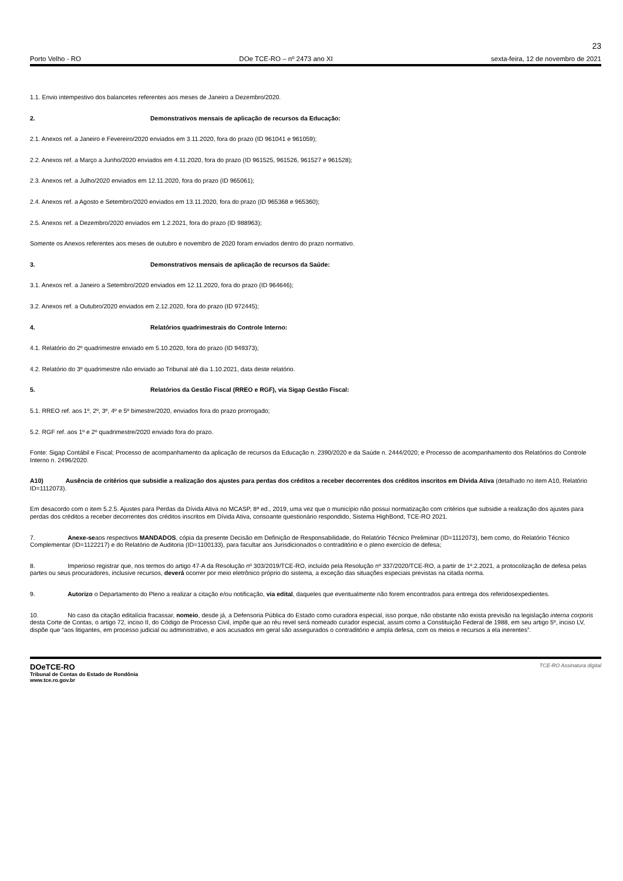23
Porto Velho - RO DOe TCE-RO – nº 2473 ano XI sexta-feira, 12 de novembro de 2021
1.1. Envio intempestivo dos balancetes referentes aos meses de Janeiro a Dezembro/2020.
2. Demonstrativos mensais de aplicação de recursos da Educação:
2.1. Anexos ref. a Janeiro e Fevereiro/2020 enviados em 3.11.2020, fora do prazo (ID 961041 e 961059);
2.2. Anexos ref. a Março a Junho/2020 enviados em 4.11.2020, fora do prazo (ID 961525, 961526, 961527 e 961528);
2.3. Anexos ref. a Julho/2020 enviados em 12.11.2020, fora do prazo (ID 965061);
2.4. Anexos ref. a Agosto e Setembro/2020 enviados em 13.11.2020, fora do prazo (ID 965368 e 965360);
2.5. Anexos ref. a Dezembro/2020 enviados em 1.2.2021, fora do prazo (ID 988963);
Somente os Anexos referentes aos meses de outubro e novembro de 2020 foram enviados dentro do prazo normativo.
3. Demonstrativos mensais de aplicação de recursos da Saúde:
3.1. Anexos ref. a Janeiro a Setembro/2020 enviados em 12.11.2020, fora do prazo (ID 964646);
3.2. Anexos ref. a Outubro/2020 enviados em 2.12.2020, fora do prazo (ID 972445);
4. Relatórios quadrimestrais do Controle Interno:
4.1. Relatório do 2º quadrimestre enviado em 5.10.2020, fora do prazo (ID 949373);
4.2. Relatório do 3º quadrimestre não enviado ao Tribunal até dia 1.10.2021, data deste relatório.
5. Relatórios da Gestão Fiscal (RREO e RGF), via Sigap Gestão Fiscal:
5.1. RREO ref. aos 1º, 2º, 3º, 4º e 5º bimestre/2020, enviados fora do prazo prorrogado;
5.2. RGF ref. aos 1º e 2º quadrimestre/2020 enviado fora do prazo.
Fonte: Sigap Contábil e Fiscal; Processo de acompanhamento da aplicação de recursos da Educação n. 2390/2020 e da Saúde n. 2444/2020; e Processo de acompanhamento dos Relatórios do Controle Interno n. 2496/2020.
A10) Ausência de critérios que subsidie a realização dos ajustes para perdas dos créditos a receber decorrentes dos créditos inscritos em Dívida Ativa (detalhado no item A10, Relatório ID=1112073).
Em desacordo com o item 5.2.5. Ajustes para Perdas da Dívida Ativa no MCASP, 8ª ed., 2019, uma vez que o município não possui normatização com critérios que subsidie a realização dos ajustes para perdas dos créditos a receber decorrentes dos créditos inscritos em Dívida Ativa, consoante questionário respondido, Sistema HighBond, TCE-RO 2021.
7. Anexe-seaos respectivos MANDADOS, cópia da presente Decisão em Definição de Responsabilidade, do Relatório Técnico Preliminar (ID=1112073), bem como, do Relatório Técnico Complementar (ID=1122217) e do Relatório de Auditoria (ID=1100133), para facultar aos Jurisdicionados o contraditório e o pleno exercício de defesa;
8. Imperioso registrar que, nos termos do artigo 47-A da Resolução nº 303/2019/TCE-RO, incluído pela Resolução nº 337/2020/TCE-RO, a partir de 1º.2.2021, a protocolização de defesa pelas partes ou seus procuradores, inclusive recursos, deverá ocorrer por meio eletrônico próprio do sistema, a exceção das situações especiais previstas na citada norma.
9. Autorizo o Departamento do Pleno a realizar a citação e/ou notificação, via edital, daqueles que eventualmente não forem encontrados para entrega dos referidosexpedientes.
10. No caso da citação editalícia fracassar, nomeio, desde já, a Defensoria Pública do Estado como curadora especial, isso porque, não obstante não exista previsão na legislação interna corporis desta Corte de Contas, o artigo 72, inciso II, do Código de Processo Civil, impõe que ao réu revel será nomeado curador especial, assim como a Constituição Federal de 1988, em seu artigo 5º, inciso LV, dispõe que “aos litigantes, em processo judicial ou administrativo, e aos acusados em geral são assegurados o contraditório e ampla defesa, com os meios e recursos a ela inerentes”.
DOeTCE-RO
Tribunal de Contas do Estado de Rondônia
www.tce.ro.gov.br
TCE-RO Assinatura digital